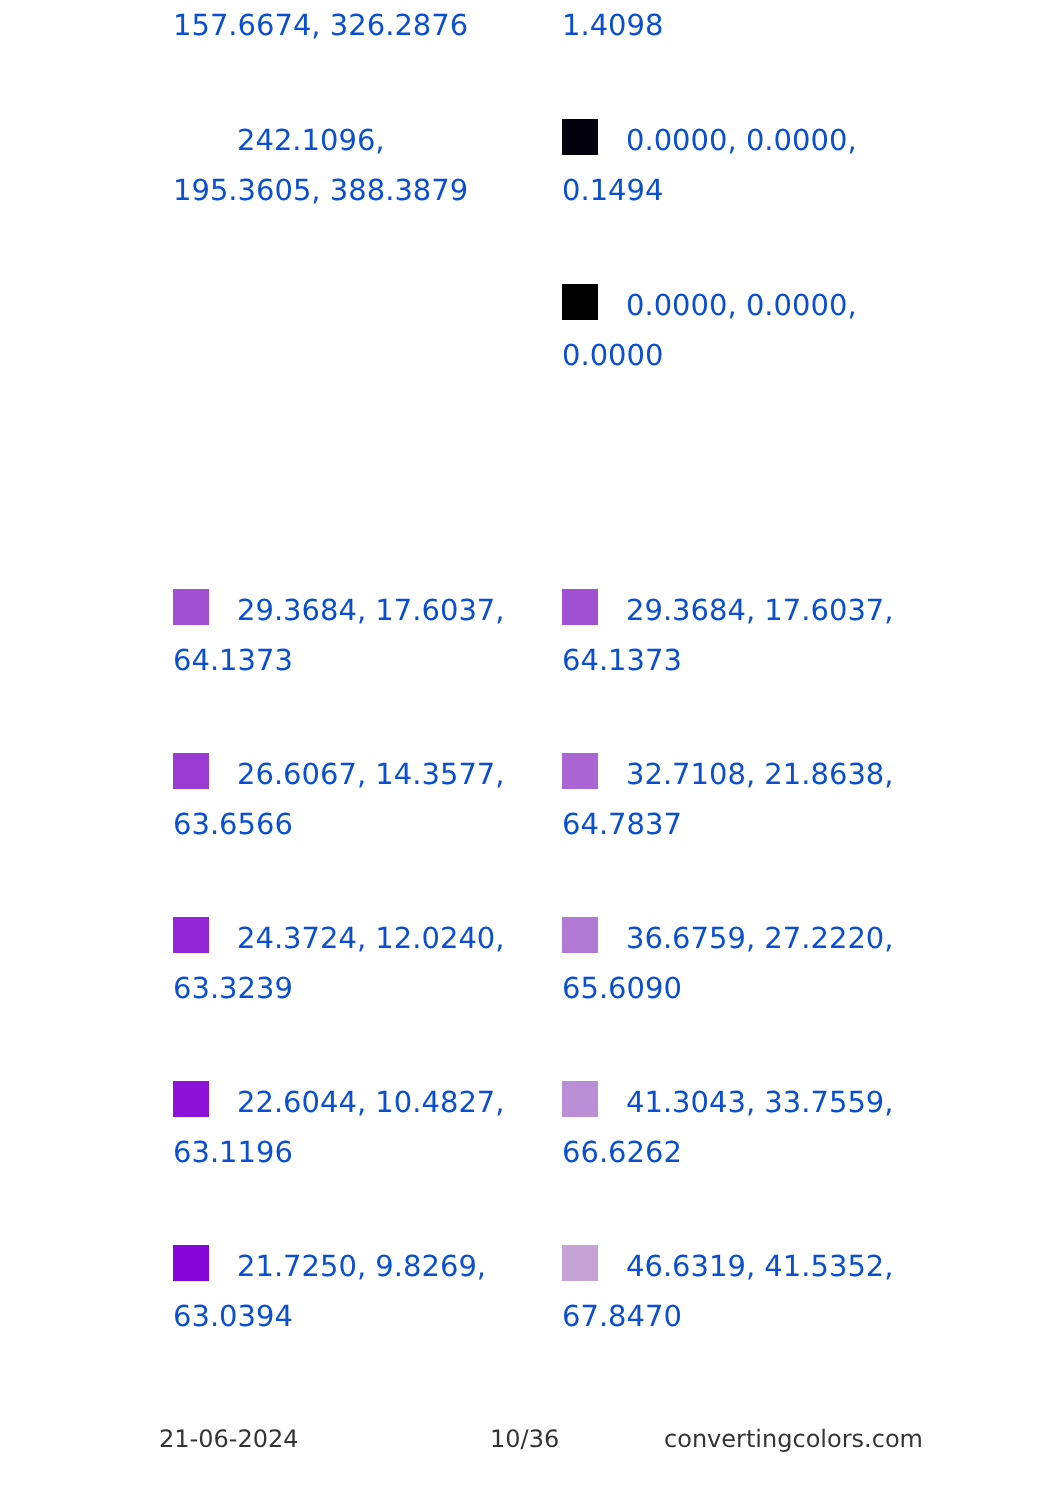157.6674, 326.2876 1.4098
242.1096, 195.3605, 388.3879
0.0000, 0.0000, 0.1494
0.0000, 0.0000, 0.0000
29.3684, 17.6037, 64.1373
29.3684, 17.6037, 64.1373
26.6067, 14.3577, 63.6566
32.7108, 21.8638, 64.7837
24.3724, 12.0240, 63.3239
36.6759, 27.2220, 65.6090
22.6044, 10.4827, 63.1196
41.3043, 33.7559, 66.6262
21.7250, 9.8269, 63.0394
46.6319, 41.5352, 67.8470
21-06-2024 10/36 convertingcolors.com